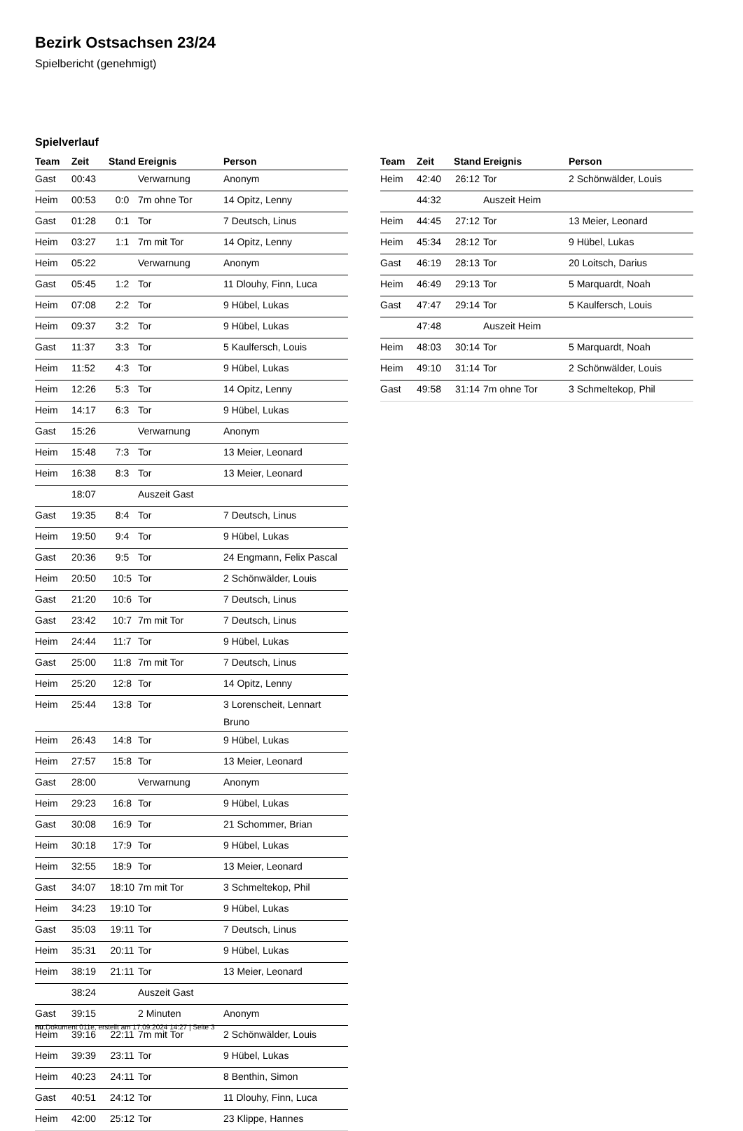Bezirk Ostsachsen 23/24
Spielbericht (genehmigt)
Spielverlauf
| Team | Zeit | Stand | Ereignis | Person |
| --- | --- | --- | --- | --- |
| Gast | 00:43 | | Verwarnung | Anonym |
| Heim | 00:53 | 0:0 | 7m ohne Tor | 14 Opitz, Lenny |
| Gast | 01:28 | 0:1 | Tor | 7 Deutsch, Linus |
| Heim | 03:27 | 1:1 | 7m mit Tor | 14 Opitz, Lenny |
| Heim | 05:22 | | Verwarnung | Anonym |
| Gast | 05:45 | 1:2 | Tor | 11 Dlouhy, Finn, Luca |
| Heim | 07:08 | 2:2 | Tor | 9 Hübel, Lukas |
| Heim | 09:37 | 3:2 | Tor | 9 Hübel, Lukas |
| Gast | 11:37 | 3:3 | Tor | 5 Kaulfersch, Louis |
| Heim | 11:52 | 4:3 | Tor | 9 Hübel, Lukas |
| Heim | 12:26 | 5:3 | Tor | 14 Opitz, Lenny |
| Heim | 14:17 | 6:3 | Tor | 9 Hübel, Lukas |
| Gast | 15:26 | | Verwarnung | Anonym |
| Heim | 15:48 | 7:3 | Tor | 13 Meier, Leonard |
| Heim | 16:38 | 8:3 | Tor | 13 Meier, Leonard |
| | 18:07 | | Auszeit Gast | |
| Gast | 19:35 | 8:4 | Tor | 7 Deutsch, Linus |
| Heim | 19:50 | 9:4 | Tor | 9 Hübel, Lukas |
| Gast | 20:36 | 9:5 | Tor | 24 Engmann, Felix Pascal |
| Heim | 20:50 | 10:5 | Tor | 2 Schönwälder, Louis |
| Gast | 21:20 | 10:6 | Tor | 7 Deutsch, Linus |
| Gast | 23:42 | 10:7 | 7m mit Tor | 7 Deutsch, Linus |
| Heim | 24:44 | 11:7 | Tor | 9 Hübel, Lukas |
| Gast | 25:00 | 11:8 | 7m mit Tor | 7 Deutsch, Linus |
| Heim | 25:20 | 12:8 | Tor | 14 Opitz, Lenny |
| Heim | 25:44 | 13:8 | Tor | 3 Lorenscheit, Lennart Bruno |
| Heim | 26:43 | 14:8 | Tor | 9 Hübel, Lukas |
| Heim | 27:57 | 15:8 | Tor | 13 Meier, Leonard |
| Gast | 28:00 | | Verwarnung | Anonym |
| Heim | 29:23 | 16:8 | Tor | 9 Hübel, Lukas |
| Gast | 30:08 | 16:9 | Tor | 21 Schommer, Brian |
| Heim | 30:18 | 17:9 | Tor | 9 Hübel, Lukas |
| Heim | 32:55 | 18:9 | Tor | 13 Meier, Leonard |
| Gast | 34:07 | 18:10 | 7m mit Tor | 3 Schmeltekop, Phil |
| Heim | 34:23 | 19:10 | Tor | 9 Hübel, Lukas |
| Gast | 35:03 | 19:11 | Tor | 7 Deutsch, Linus |
| Heim | 35:31 | 20:11 | Tor | 9 Hübel, Lukas |
| Heim | 38:19 | 21:11 | Tor | 13 Meier, Leonard |
| | 38:24 | | Auszeit Gast | |
| Gast | 39:15 | | 2 Minuten | Anonym |
| Heim | 39:16 | 22:11 | 7m mit Tor | 2 Schönwälder, Louis |
| Heim | 39:39 | 23:11 | Tor | 9 Hübel, Lukas |
| Heim | 40:23 | 24:11 | Tor | 8 Benthin, Simon |
| Gast | 40:51 | 24:12 | Tor | 11 Dlouhy, Finn, Luca |
| Heim | 42:00 | 25:12 | Tor | 23 Klippe, Hannes |
| Team | Zeit | Stand | Ereignis | Person |
| --- | --- | --- | --- | --- |
| Heim | 42:40 | 26:12 | Tor | 2 Schönwälder, Louis |
| | 44:32 | | Auszeit Heim | |
| Heim | 44:45 | 27:12 | Tor | 13 Meier, Leonard |
| Heim | 45:34 | 28:12 | Tor | 9 Hübel, Lukas |
| Gast | 46:19 | 28:13 | Tor | 20 Loitsch, Darius |
| Heim | 46:49 | 29:13 | Tor | 5 Marquardt, Noah |
| Gast | 47:47 | 29:14 | Tor | 5 Kaulfersch, Louis |
| | 47:48 | | Auszeit Heim | |
| Heim | 48:03 | 30:14 | Tor | 5 Marquardt, Noah |
| Heim | 49:10 | 31:14 | Tor | 2 Schönwälder, Louis |
| Gast | 49:58 | 31:14 | 7m ohne Tor | 3 Schmeltekop, Phil |
nu.Dokument 011e, erstellt am 17.09.2024 14:27 | Seite 3